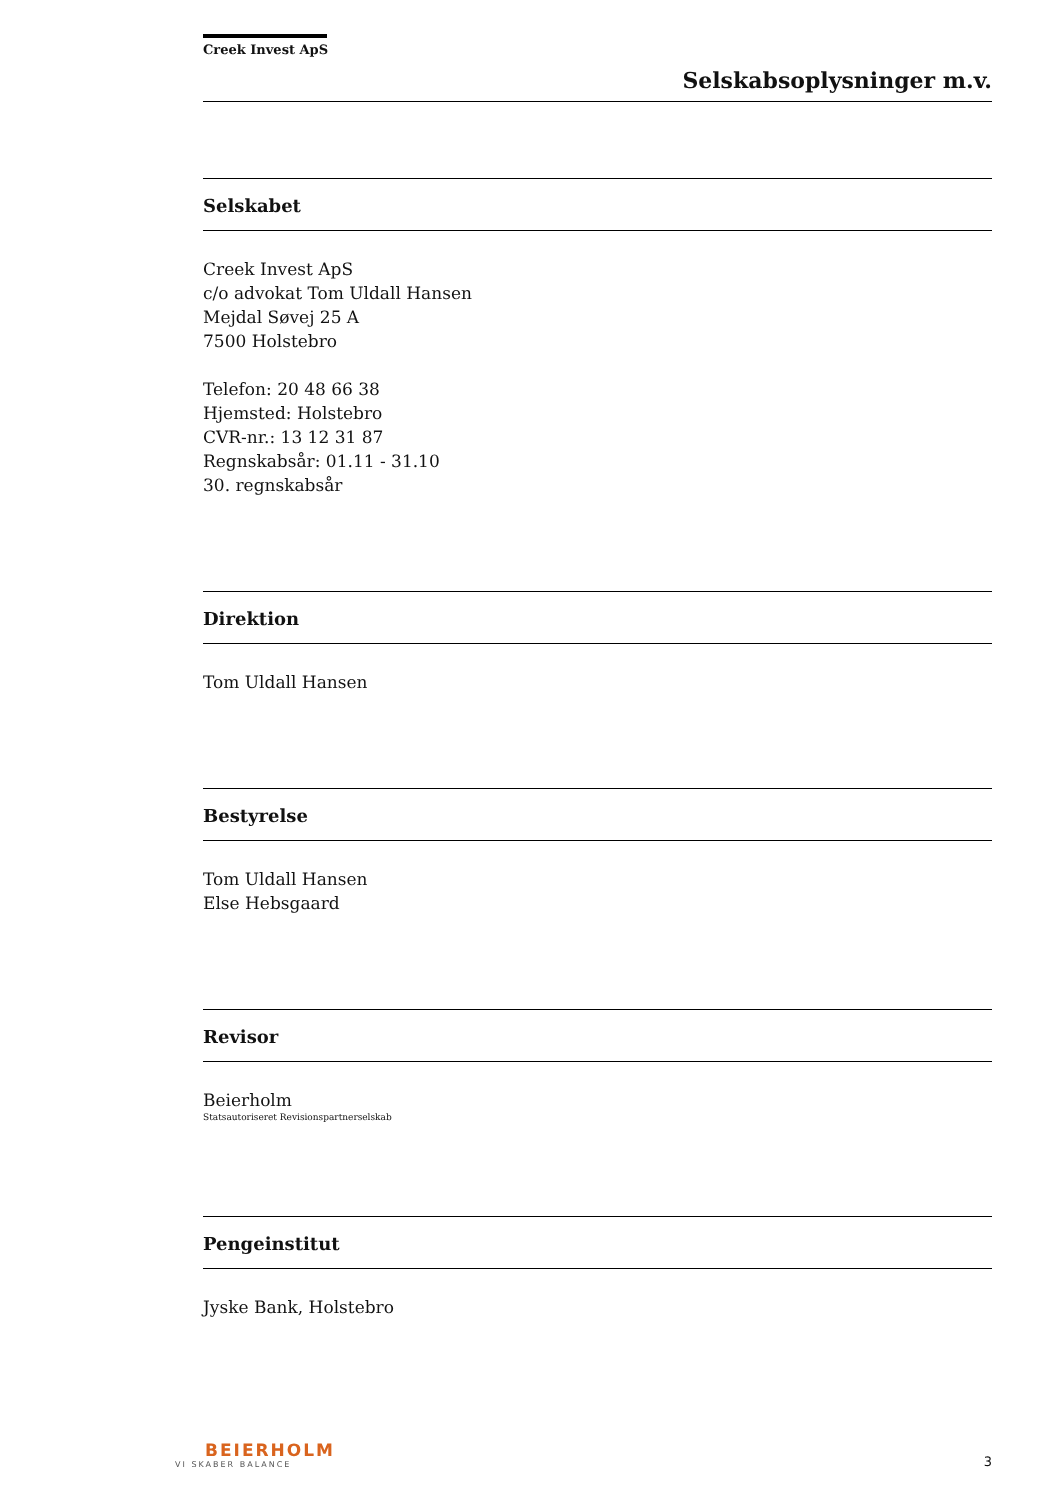Creek Invest ApS
Selskabsoplysninger m.v.
Selskabet
Creek Invest ApS
c/o advokat Tom Uldall Hansen
Mejdal Søvej 25 A
7500 Holstebro
Telefon: 20 48 66 38
Hjemsted: Holstebro
CVR-nr.: 13 12 31 87
Regnskabsår: 01.11 - 31.10
30. regnskabsår
Direktion
Tom Uldall Hansen
Bestyrelse
Tom Uldall Hansen
Else Hebsgaard
Revisor
Beierholm
Statsautoriseret Revisionspartnerselskab
Pengeinstitut
Jyske Bank, Holstebro
BEIERHOLM
VI SKABER BALANCE
3